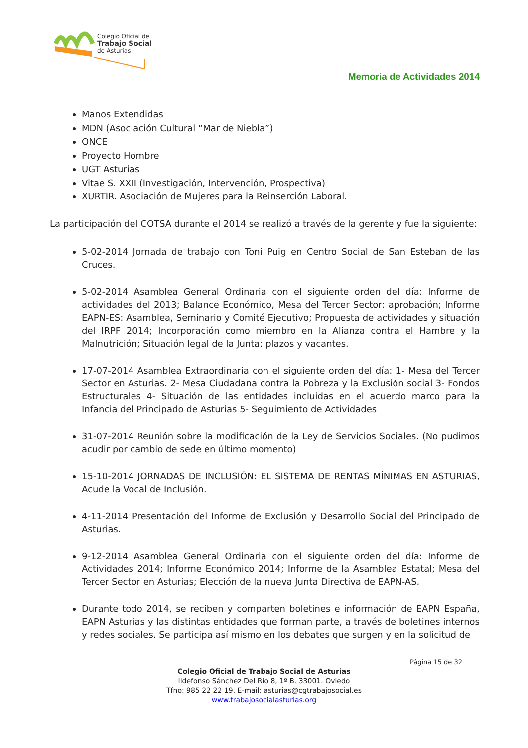Colegio Oficial de
Trabajo Social
de Asturias
Memoria de Actividades 2014
Manos Extendidas
MDN (Asociación Cultural “Mar de Niebla”)
ONCE
Proyecto Hombre
UGT Asturias
Vitae S. XXII (Investigación, Intervención, Prospectiva)
XURTIR. Asociación de Mujeres para la Reinserción Laboral.
La participación del COTSA durante el 2014 se realizó a través de la gerente y fue la siguiente:
5-02-2014 Jornada de trabajo con Toni Puig en Centro Social de San Esteban de las Cruces.
5-02-2014 Asamblea General Ordinaria con el siguiente orden del día: Informe de actividades del 2013; Balance Económico, Mesa del Tercer Sector: aprobación; Informe EAPN-ES: Asamblea, Seminario y Comité Ejecutivo; Propuesta de actividades y situación del IRPF 2014; Incorporación como miembro en la Alianza contra el Hambre y la Malnutrición; Situación legal de la Junta: plazos y vacantes.
17-07-2014 Asamblea Extraordinaria con el siguiente orden del día: 1- Mesa del Tercer Sector en Asturias. 2- Mesa Ciudadana contra la Pobreza y la Exclusión social 3- Fondos Estructurales 4- Situación de las entidades incluidas en el acuerdo marco para la Infancia del Principado de Asturias 5- Seguimiento de Actividades
31-07-2014 Reunión sobre la modificación de la Ley de Servicios Sociales. (No pudimos acudir por cambio de sede en último momento)
15-10-2014 JORNADAS DE INCLUSIÓN: EL SISTEMA DE RENTAS MÍNIMAS EN ASTURIAS, Acude la Vocal de Inclusión.
4-11-2014 Presentación del Informe de Exclusión y Desarrollo Social del Principado de Asturias.
9-12-2014 Asamblea General Ordinaria con el siguiente orden del día: Informe de Actividades 2014; Informe Económico 2014; Informe de la Asamblea Estatal; Mesa del Tercer Sector en Asturias; Elección de la nueva Junta Directiva de EAPN-AS.
Durante todo 2014, se reciben y comparten boletines e información de EAPN España, EAPN Asturias y las distintas entidades que forman parte, a través de boletines internos y redes sociales. Se participa así mismo en los debates que surgen y en la solicitud de
Página 15 de 32
Colegio Oficial de Trabajo Social de Asturias
Ildefonso Sánchez Del Río 8, 1º B. 33001. Oviedo
Tfno: 985 22 22 19. E-mail: asturias@cgtrabajosocial.es
www.trabajosocialasturias.org